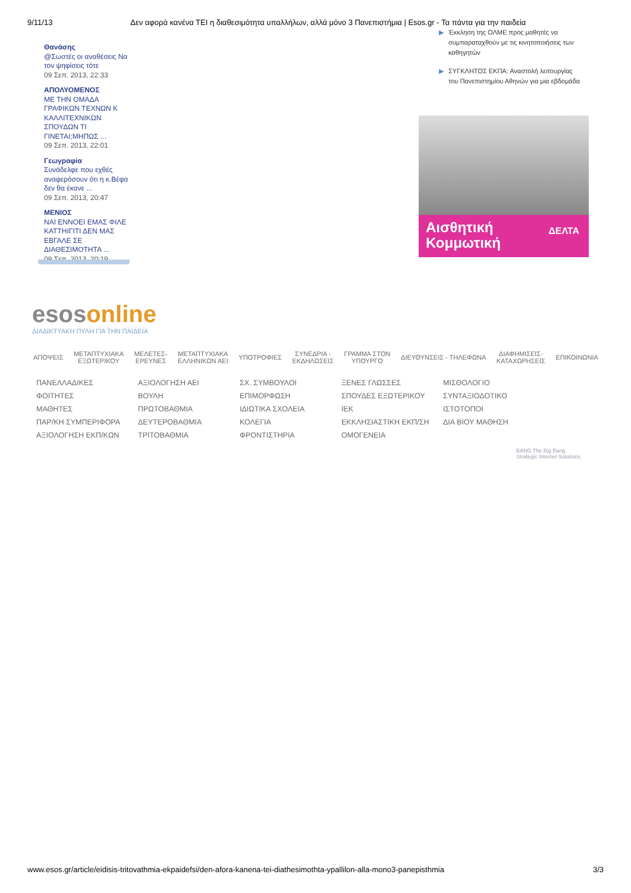9/11/13 Δεν αφορά κανένα ΤΕΙ η διαθεσιμότητα υπαλλήλων, αλλά μόνο 3 Πανεπιστήμια | Esos.gr - Τα πάντα για την παιδεία
Θανάσης
@Σωστές οι αναθέσεις Να τον ψηφίσεις τότε
09 Σεπ. 2013, 22:33
ΑΠΟΛΥΟΜΕΝΟΣ
ΜΕ ΤΗΝ ΟΜΑΔΑ ΓΡΑΦΙΚΩΝ ΤΕΧΝΩΝ Κ ΚΑΛΛΙΤΕΧΝΙΚΩΝ ΣΠΟΥΔΩΝ ΤΙ ΓΙΝΕΤΑΙ;ΜΗΠΩΣ ...
09 Σεπ. 2013, 22:01
Γεωγραφία
Συνάδελφε που εχθές αναφερόσουν ότι η κ.Βέφα δεν θα έκανε ...
09 Σεπ. 2013, 20:47
ΜΕΝΙΟΣ
ΝΑΙ ΕΝΝΟΕΙ ΕΜΑΣ ΦΙΛΕ ΚΑΤΤΗΙΓΙΤΙ ΔΕΝ ΜΑΣ ΕΒΓΑΛΕ ΣΕ ΔΙΑΘΕΣΙΜΟΤΗΤΑ ...
09 Σεπ. 2013, 20:19
▶ Έκκληση της ΟΛΜΕ προς μαθητές να συμπαραταχθούν με τις κινητοποιήσεις των καθηγητών
▶ ΣΥΓΚΛΗΤΟΣ ΕΚΠΑ: Αναστολή λειτουργίας του Πανεπιστημίου Αθηνών για μια εβδομάδα
Αισθητική
Κομμωτική
ΔΕΛΤΑ
esosonline
ΔΙΑΔΙΚΤΥΑΚΗ ΠΥΛΗ ΓΙΑ ΤΗΝ ΠΑΙΔΕΙΑ
ΑΠΟΨΕΙΣ ΜΕΤΑΠΤΥΧΙΑΚΑ
ΕΞΩΤΕΡΙΚΟΥ ΜΕΛΕΤΕΣ-
ΕΡΕΥΝΕΣ ΜΕΤΑΠΤΥΧΙΑΚΑ
ΕΛΛΗΝΙΚΩΝ ΑΕΙ ΥΠΟΤΡΟΦΙΕΣ ΣΥΝΕΔΡΙΑ -
ΕΚΔΗΛΩΣΕΙΣ ΓΡΑΜΜΑ ΣΤΟΝ
ΥΠΟΥΡΓΟ ΔΙΕΥΘΥΝΣΕΙΣ - ΤΗΛΕΦΩΝΑ ΔΙΑΦΗΜΙΣΕΙΣ-
ΚΑΤΑΧΩΡΗΣΕΙΣ ΕΠΙΚΟΙΝΩΝΙΑ
ΠΑΝΕΛΛΑΔΙΚΕΣ ΑΞΙΟΛΟΓΗΣΗ ΑΕΙ ΣΧ. ΣΥΜΒΟΥΛΟΙ ΞΕΝΕΣ ΓΛΩΣΣΕΣ ΜΙΣΘΟΛΟΓΙΟ ΦΟΙΤΗΤΕΣ ΒΟΥΛΗ ΕΠΙΜΟΡΦΩΣΗ ΣΠΟΥΔΕΣ ΕΞΩΤΕΡΙΚΟΥ ΣΥΝΤΑΞΙΟΔΟΤΙΚΟ ΜΑΘΗΤΕΣ ΠΡΩΤΟΒΑΘΜΙΑ ΙΔΙΩΤΙΚΑ ΣΧΟΛΕΙΑ ΙΕΚ ΙΣΤΟΤΟΠΟΙ ΠΑΡ/ΚΗ ΣΥΜΠΕΡΙΦΟΡΑ ΔΕΥΤΕΡΟΒΑΘΜΙΑ ΚΟΛΕΓΙΑ ΕΚΚΛΗΣΙΑΣΤΙΚΗ ΕΚΠ/ΣΗ ΔΙΑ ΒΙΟΥ ΜΑΘΗΣΗ ΑΞΙΟΛΟΓΗΣΗ ΕΚΠ/ΚΩΝ ΤΡΙΤΟΒΑΘΜΙΑ ΦΡΟΝΤΙΣΤΗΡΙΑ ΟΜΟΓΕΝΕΙΑ
BANG The Big Bang
Strategic Internet Solutions
www.esos.gr/article/eidisis-tritovathmia-ekpaidefsi/den-afora-kanena-tei-diathesimothta-ypallilon-alla-mono3-panepisthmia 3/3